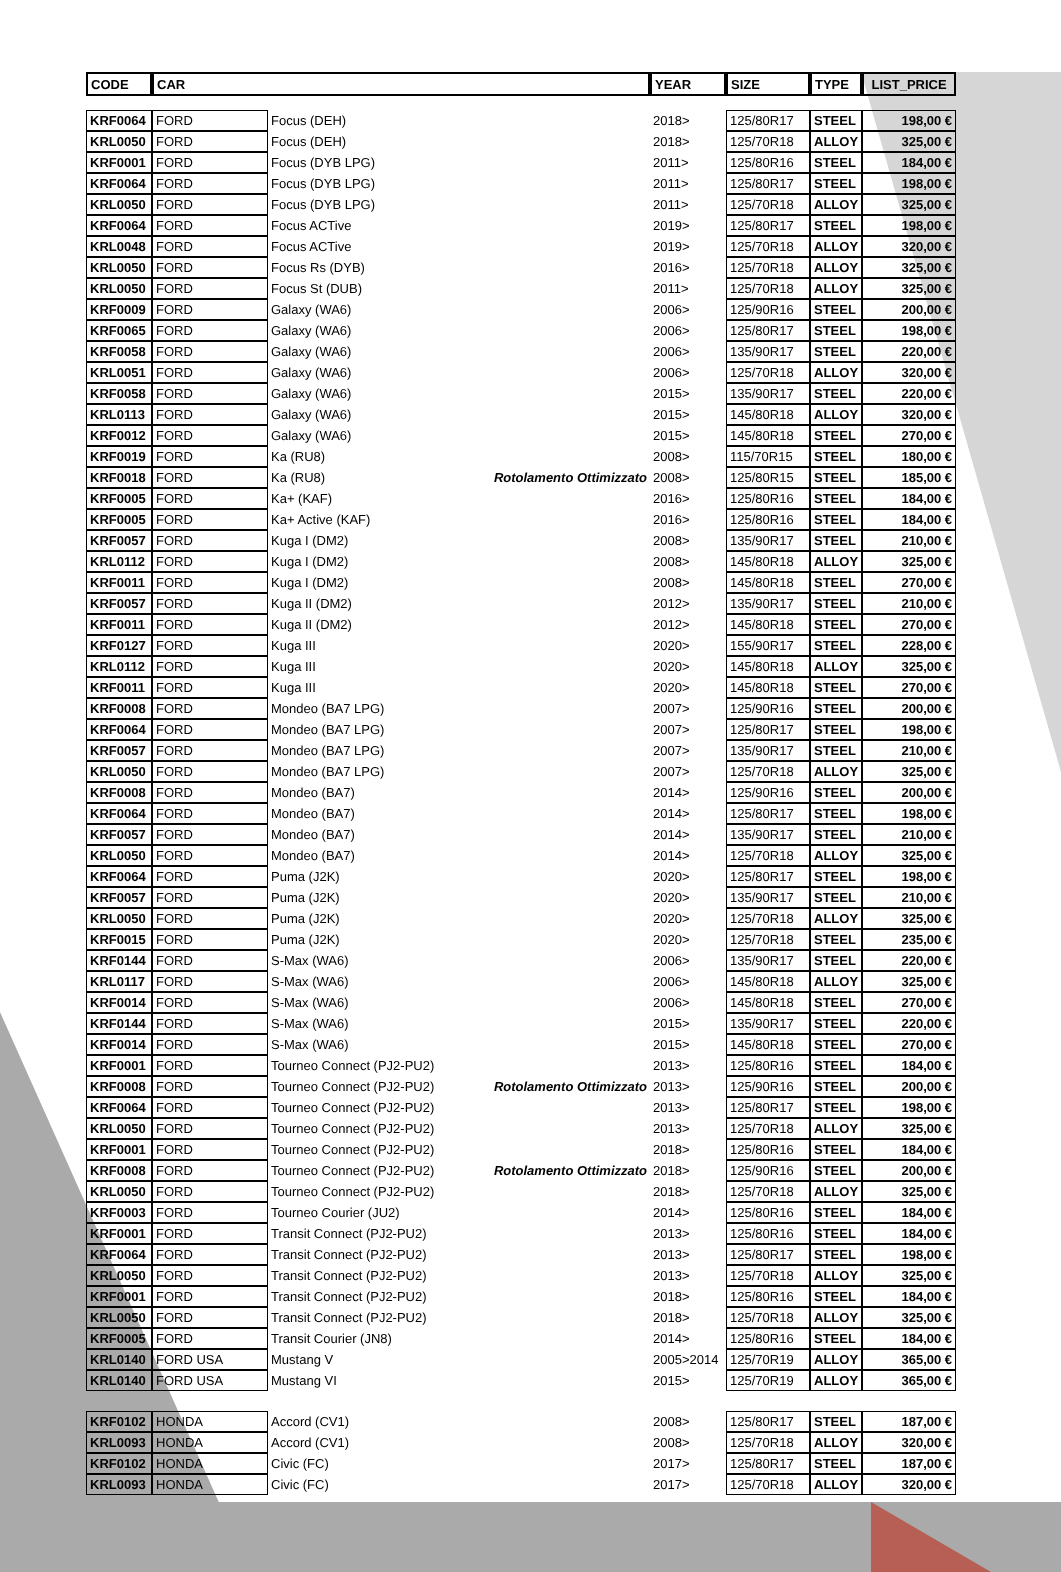| CODE | CAR | | | YEAR | SIZE | TYPE | LIST_PRICE |
| --- | --- | --- | --- | --- | --- | --- | --- |
| KRF0064 | FORD | Focus (DEH) | | 2018> | 125/80R17 | STEEL | 198,00 € |
| KRL0050 | FORD | Focus (DEH) | | 2018> | 125/70R18 | ALLOY | 325,00 € |
| KRF0001 | FORD | Focus (DYB LPG) | | 2011> | 125/80R16 | STEEL | 184,00 € |
| KRF0064 | FORD | Focus (DYB LPG) | | 2011> | 125/80R17 | STEEL | 198,00 € |
| KRL0050 | FORD | Focus (DYB LPG) | | 2011> | 125/70R18 | ALLOY | 325,00 € |
| KRF0064 | FORD | Focus ACTive | | 2019> | 125/80R17 | STEEL | 198,00 € |
| KRL0048 | FORD | Focus ACTive | | 2019> | 125/70R18 | ALLOY | 320,00 € |
| KRL0050 | FORD | Focus Rs (DYB) | | 2016> | 125/70R18 | ALLOY | 325,00 € |
| KRL0050 | FORD | Focus St (DUB) | | 2011> | 125/70R18 | ALLOY | 325,00 € |
| KRF0009 | FORD | Galaxy (WA6) | | 2006> | 125/90R16 | STEEL | 200,00 € |
| KRF0065 | FORD | Galaxy (WA6) | | 2006> | 125/80R17 | STEEL | 198,00 € |
| KRF0058 | FORD | Galaxy (WA6) | | 2006> | 135/90R17 | STEEL | 220,00 € |
| KRL0051 | FORD | Galaxy (WA6) | | 2006> | 125/70R18 | ALLOY | 320,00 € |
| KRF0058 | FORD | Galaxy (WA6) | | 2015> | 135/90R17 | STEEL | 220,00 € |
| KRL0113 | FORD | Galaxy (WA6) | | 2015> | 145/80R18 | ALLOY | 320,00 € |
| KRF0012 | FORD | Galaxy (WA6) | | 2015> | 145/80R18 | STEEL | 270,00 € |
| KRF0019 | FORD | Ka (RU8) | | 2008> | 115/70R15 | STEEL | 180,00 € |
| KRF0018 | FORD | Ka (RU8) | Rotolamento Ottimizzato | 2008> | 125/80R15 | STEEL | 185,00 € |
| KRF0005 | FORD | Ka+ (KAF) | | 2016> | 125/80R16 | STEEL | 184,00 € |
| KRF0005 | FORD | Ka+ Active (KAF) | | 2016> | 125/80R16 | STEEL | 184,00 € |
| KRF0057 | FORD | Kuga I (DM2) | | 2008> | 135/90R17 | STEEL | 210,00 € |
| KRL0112 | FORD | Kuga I (DM2) | | 2008> | 145/80R18 | ALLOY | 325,00 € |
| KRF0011 | FORD | Kuga I (DM2) | | 2008> | 145/80R18 | STEEL | 270,00 € |
| KRF0057 | FORD | Kuga II (DM2) | | 2012> | 135/90R17 | STEEL | 210,00 € |
| KRF0011 | FORD | Kuga II (DM2) | | 2012> | 145/80R18 | STEEL | 270,00 € |
| KRF0127 | FORD | Kuga III | | 2020> | 155/90R17 | STEEL | 228,00 € |
| KRL0112 | FORD | Kuga III | | 2020> | 145/80R18 | ALLOY | 325,00 € |
| KRF0011 | FORD | Kuga III | | 2020> | 145/80R18 | STEEL | 270,00 € |
| KRF0008 | FORD | Mondeo (BA7 LPG) | | 2007> | 125/90R16 | STEEL | 200,00 € |
| KRF0064 | FORD | Mondeo (BA7 LPG) | | 2007> | 125/80R17 | STEEL | 198,00 € |
| KRF0057 | FORD | Mondeo (BA7 LPG) | | 2007> | 135/90R17 | STEEL | 210,00 € |
| KRL0050 | FORD | Mondeo (BA7 LPG) | | 2007> | 125/70R18 | ALLOY | 325,00 € |
| KRF0008 | FORD | Mondeo (BA7) | | 2014> | 125/90R16 | STEEL | 200,00 € |
| KRF0064 | FORD | Mondeo (BA7) | | 2014> | 125/80R17 | STEEL | 198,00 € |
| KRF0057 | FORD | Mondeo (BA7) | | 2014> | 135/90R17 | STEEL | 210,00 € |
| KRL0050 | FORD | Mondeo (BA7) | | 2014> | 125/70R18 | ALLOY | 325,00 € |
| KRF0064 | FORD | Puma (J2K) | | 2020> | 125/80R17 | STEEL | 198,00 € |
| KRF0057 | FORD | Puma (J2K) | | 2020> | 135/90R17 | STEEL | 210,00 € |
| KRL0050 | FORD | Puma (J2K) | | 2020> | 125/70R18 | ALLOY | 325,00 € |
| KRF0015 | FORD | Puma (J2K) | | 2020> | 125/70R18 | STEEL | 235,00 € |
| KRF0144 | FORD | S-Max (WA6) | | 2006> | 135/90R17 | STEEL | 220,00 € |
| KRL0117 | FORD | S-Max (WA6) | | 2006> | 145/80R18 | ALLOY | 325,00 € |
| KRF0014 | FORD | S-Max (WA6) | | 2006> | 145/80R18 | STEEL | 270,00 € |
| KRF0144 | FORD | S-Max (WA6) | | 2015> | 135/90R17 | STEEL | 220,00 € |
| KRF0014 | FORD | S-Max (WA6) | | 2015> | 145/80R18 | STEEL | 270,00 € |
| KRF0001 | FORD | Tourneo Connect (PJ2-PU2) | | 2013> | 125/80R16 | STEEL | 184,00 € |
| KRF0008 | FORD | Tourneo Connect (PJ2-PU2) | Rotolamento Ottimizzato | 2013> | 125/90R16 | STEEL | 200,00 € |
| KRF0064 | FORD | Tourneo Connect (PJ2-PU2) | | 2013> | 125/80R17 | STEEL | 198,00 € |
| KRL0050 | FORD | Tourneo Connect (PJ2-PU2) | | 2013> | 125/70R18 | ALLOY | 325,00 € |
| KRF0001 | FORD | Tourneo Connect (PJ2-PU2) | | 2018> | 125/80R16 | STEEL | 184,00 € |
| KRF0008 | FORD | Tourneo Connect (PJ2-PU2) | Rotolamento Ottimizzato | 2018> | 125/90R16 | STEEL | 200,00 € |
| KRL0050 | FORD | Tourneo Connect (PJ2-PU2) | | 2018> | 125/70R18 | ALLOY | 325,00 € |
| KRF0003 | FORD | Tourneo Courier (JU2) | | 2014> | 125/80R16 | STEEL | 184,00 € |
| KRF0001 | FORD | Transit Connect (PJ2-PU2) | | 2013> | 125/80R16 | STEEL | 184,00 € |
| KRF0064 | FORD | Transit Connect (PJ2-PU2) | | 2013> | 125/80R17 | STEEL | 198,00 € |
| KRL0050 | FORD | Transit Connect (PJ2-PU2) | | 2013> | 125/70R18 | ALLOY | 325,00 € |
| KRF0001 | FORD | Transit Connect (PJ2-PU2) | | 2018> | 125/80R16 | STEEL | 184,00 € |
| KRL0050 | FORD | Transit Connect (PJ2-PU2) | | 2018> | 125/70R18 | ALLOY | 325,00 € |
| KRF0005 | FORD | Transit Courier (JN8) | | 2014> | 125/80R16 | STEEL | 184,00 € |
| KRL0140 | FORD USA | Mustang V | | 2005>2014 | 125/70R19 | ALLOY | 365,00 € |
| KRL0140 | FORD USA | Mustang VI | | 2015> | 125/70R19 | ALLOY | 365,00 € |
| KRF0102 | HONDA | Accord (CV1) | | 2008> | 125/80R17 | STEEL | 187,00 € |
| KRL0093 | HONDA | Accord (CV1) | | 2008> | 125/70R18 | ALLOY | 320,00 € |
| KRF0102 | HONDA | Civic (FC) | | 2017> | 125/80R17 | STEEL | 187,00 € |
| KRL0093 | HONDA | Civic (FC) | | 2017> | 125/70R18 | ALLOY | 320,00 € |